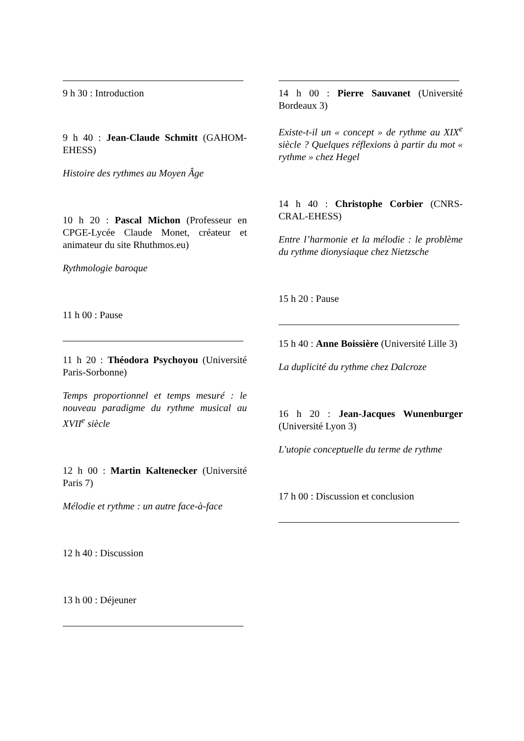9 h 30 : Introduction
9 h 40 : Jean-Claude Schmitt (GAHOM-EHESS)
Histoire des rythmes au Moyen Âge
10 h 20 : Pascal Michon (Professeur en CPGE-Lycée Claude Monet, créateur et animateur du site Rhuthmos.eu)
Rythmologie baroque
11 h 00 : Pause
11 h 20 : Théodora Psychoyou (Université Paris-Sorbonne)
Temps proportionnel et temps mesuré : le nouveau paradigme du rythme musical au XVII<sup>e</sup> siècle
12 h 00 : Martin Kaltenecker (Université Paris 7)
Mélodie et rythme : un autre face-à-face
12 h 40 : Discussion
13 h 00 : Déjeuner
14 h 00 : Pierre Sauvanet (Université Bordeaux 3)
Existe-t-il un « concept » de rythme au XIX<sup>e</sup> siècle ? Quelques réflexions à partir du mot « rythme » chez Hegel
14 h 40 : Christophe Corbier (CNRS-CRAL-EHESS)
Entre l’harmonie et la mélodie : le problème du rythme dionysiaque chez Nietzsche
15 h 20 : Pause
15 h 40 : Anne Boissière (Université Lille 3)
La duplicité du rythme chez Dalcroze
16 h 20 : Jean-Jacques Wunenburger (Université Lyon 3)
L'utopie conceptuelle du terme de rythme
17 h 00 : Discussion et conclusion